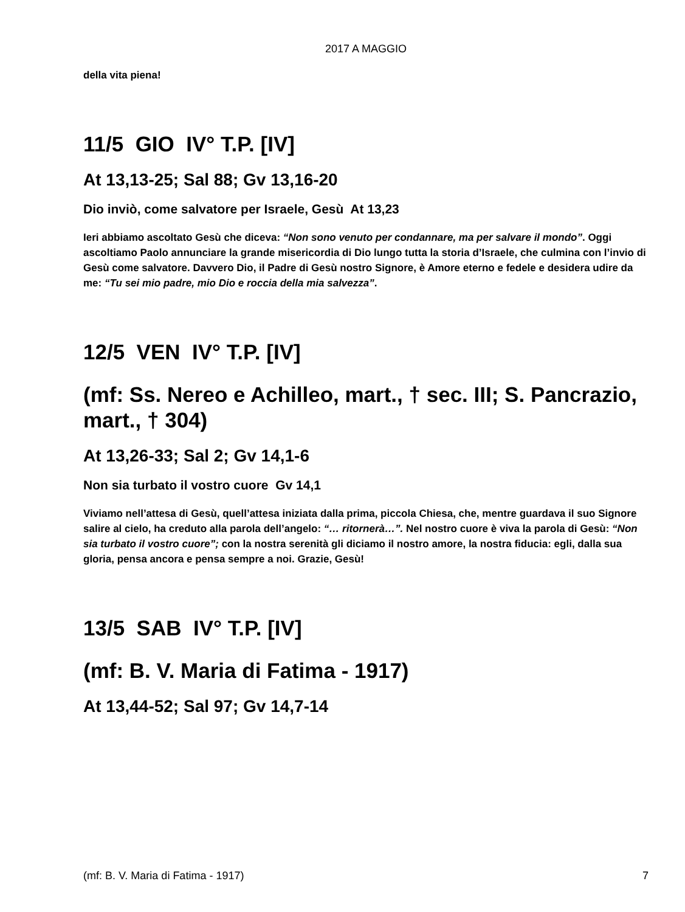2017 A MAGGIO
della vita piena!
11/5 GIO IV° T.P. [IV]
At 13,13-25; Sal 88; Gv 13,16-20
Dio inviò, come salvatore per Israele, Gesù At 13,23
Ieri abbiamo ascoltato Gesù che diceva: “Non sono venuto per condannare, ma per salvare il mondo”. Oggi ascoltiamo Paolo annunciare la grande misericordia di Dio lungo tutta la storia d’Israele, che culmina con l’invio di Gesù come salvatore. Davvero Dio, il Padre di Gesù nostro Signore, è Amore eterno e fedele e desidera udire da me: “Tu sei mio padre, mio Dio e roccia della mia salvezza”.
12/5 VEN IV° T.P. [IV]
(mf: Ss. Nereo e Achilleo, mart., † sec. III; S. Pancrazio, mart., † 304)
At 13,26-33; Sal 2; Gv 14,1-6
Non sia turbato il vostro cuore Gv 14,1
Viviamo nell’attesa di Gesù, quell’attesa iniziata dalla prima, piccola Chiesa, che, mentre guardava il suo Signore salire al cielo, ha creduto alla parola dell’angelo: “… ritornerà…”. Nel nostro cuore è viva la parola di Gesù: “Non sia turbato il vostro cuore”; con la nostra serenità gli diciamo il nostro amore, la nostra fiducia: egli, dalla sua gloria, pensa ancora e pensa sempre a noi. Grazie, Gesù!
13/5 SAB IV° T.P. [IV]
(mf: B. V. Maria di Fatima - 1917)
At 13,44-52; Sal 97; Gv 14,7-14
(mf: B. V. Maria di Fatima - 1917) 7